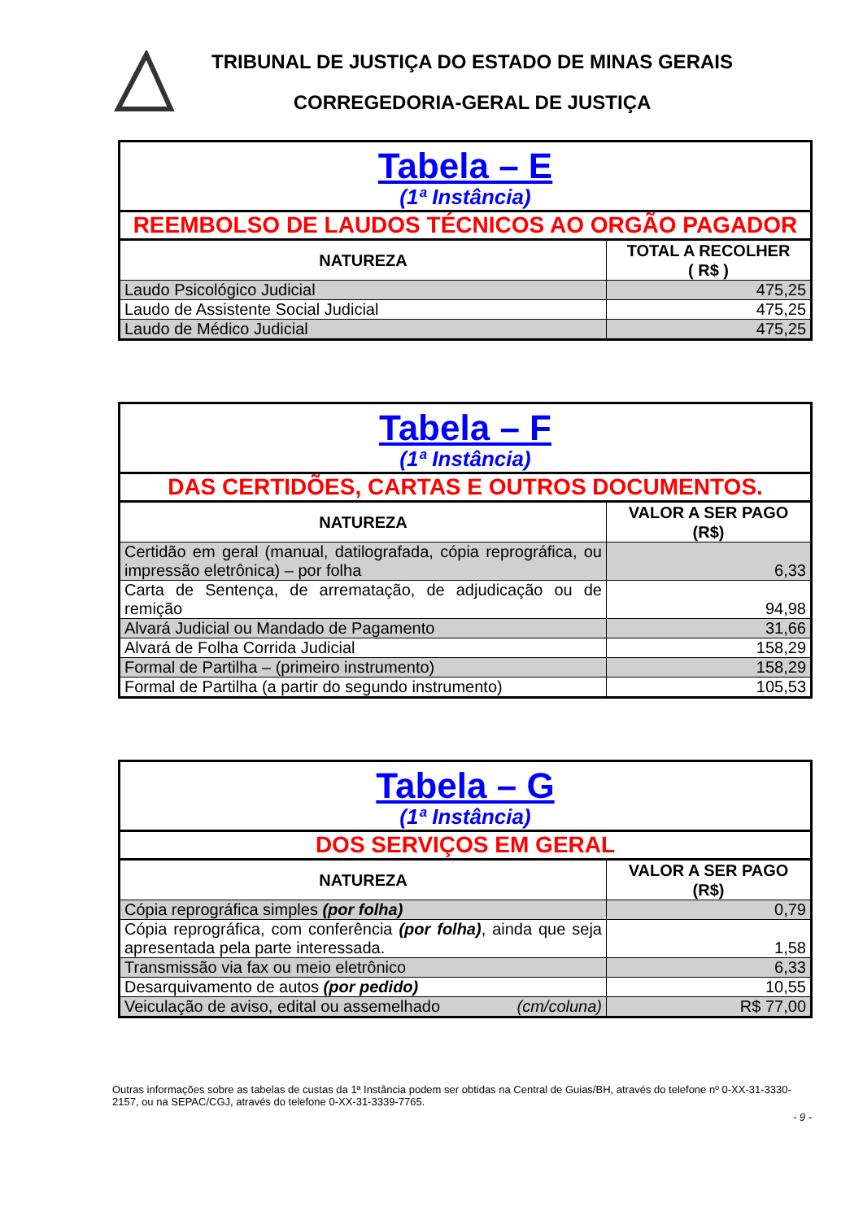TRIBUNAL DE JUSTIÇA DO ESTADO DE MINAS GERAIS
CORREGEDORIA-GERAL DE JUSTIÇA
| Tabela – E (1ª Instância) | |
| REEMBOLSO DE LAUDOS TÉCNICOS AO ORGÃO PAGADOR | |
| NATUREZA | TOTAL A RECOLHER ( R$ ) |
| Laudo Psicológico Judicial | 475,25 |
| Laudo de Assistente Social Judicial | 475,25 |
| Laudo de Médico Judicial | 475,25 |
| Tabela – F (1ª Instância) | |
| DAS CERTIDÕES, CARTAS E OUTROS DOCUMENTOS. | |
| NATUREZA | VALOR A SER PAGO (R$) |
| Certidão em geral (manual, datilografada, cópia reprográfica, ou impressão eletrônica) – por folha | 6,33 |
| Carta de Sentença, de arrematação, de adjudicação ou de remição | 94,98 |
| Alvará Judicial ou Mandado de Pagamento | 31,66 |
| Alvará de Folha Corrida Judicial | 158,29 |
| Formal de Partilha – (primeiro instrumento) | 158,29 |
| Formal de Partilha (a partir do segundo instrumento) | 105,53 |
| Tabela – G (1ª Instância) | |
| DOS SERVIÇOS EM GERAL | |
| NATUREZA | VALOR A SER PAGO (R$) |
| Cópia reprográfica simples (por folha) | 0,79 |
| Cópia reprográfica, com conferência (por folha) , ainda que seja apresentada pela parte interessada. | 1,58 |
| Transmissão via fax ou meio eletrônico | 6,33 |
| Desarquivamento de autos (por pedido) | 10,55 |
| Veiculação de aviso, edital ou assemelhado (cm/coluna) | R$ 77,00 |
Outras informações sobre as tabelas de custas da 1ª Instância podem ser obtidas na Central de Guias/BH, através do telefone nº 0-XX-31-3330-2157, ou na SEPAC/CGJ, através do telefone 0-XX-31-3339-7765.
- 9 -